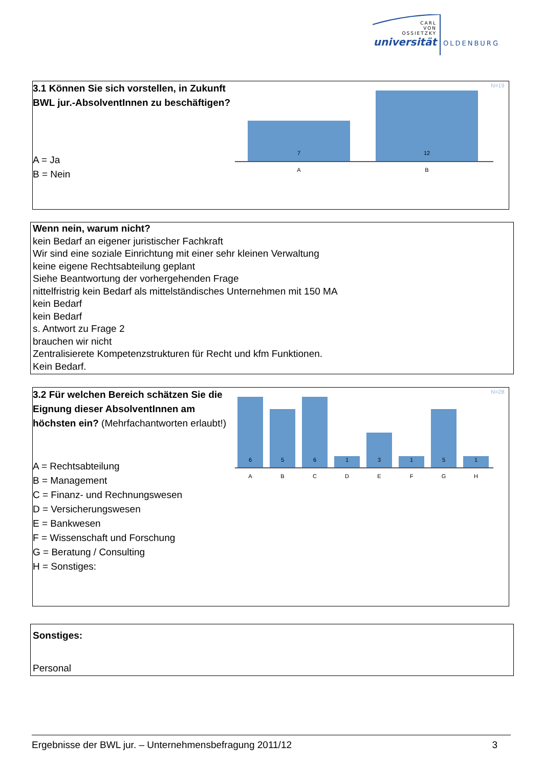CARL
VON
OSSIETZKY
universität
OLDENBURG
3.1 Können Sie sich vorstellen, in Zukunft BWL jur.-AbsolventInnen zu beschäftigen?
A = Ja
B = Nein
N=19
7
12
A
B
Wenn nein, warum nicht?
kein Bedarf an eigener juristischer Fachkraft
Wir sind eine soziale Einrichtung mit einer sehr kleinen Verwaltung
keine eigene Rechtsabteilung geplant
Siehe Beantwortung der vorhergehenden Frage
nittelfristrig kein Bedarf als mittelständisches Unternehmen mit 150 MA
kein Bedarf
kein Bedarf
s. Antwort zu Frage 2
brauchen wir nicht
Zentralisierete Kompetenzstrukturen für Recht und kfm Funktionen.
Kein Bedarf.
3.2 Für welchen Bereich schätzen Sie die Eignung dieser AbsolventInnen am höchsten ein? (Mehrfachantworten erlaubt!)
A = Rechtsabteilung
B = Management
C = Finanz- und Rechnungswesen
D = Versicherungswesen
E = Bankwesen
F = Wissenschaft und Forschung
G = Beratung / Consulting
H = Sonstiges:
N=28
6
5
6
1
3
1
5
1
A
B
C
D
E
F
G
H
Sonstiges:
Personal
Ergebnisse der BWL jur. – Unternehmensbefragung 2011/12 3